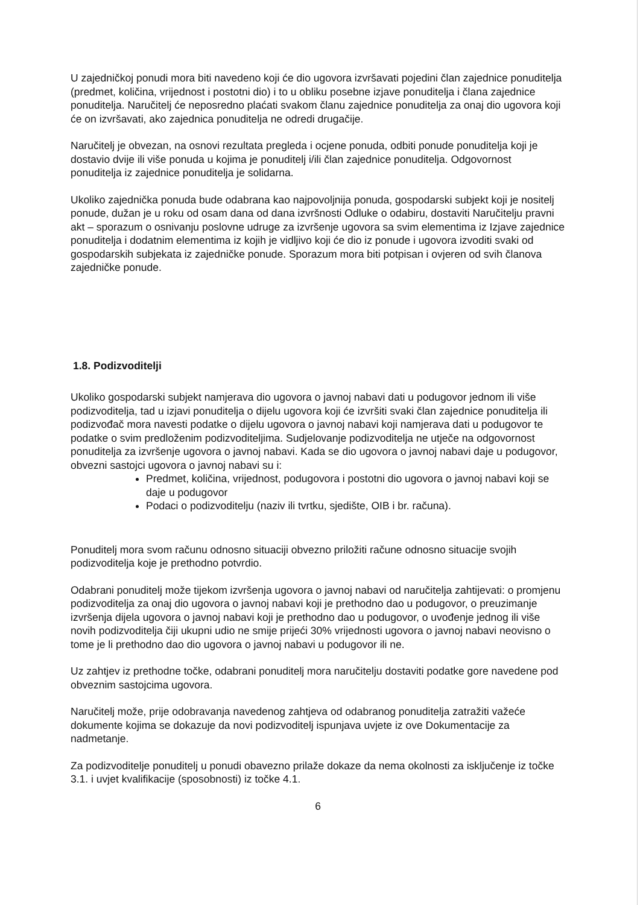U zajedničkoj ponudi mora biti navedeno koji će dio ugovora izvršavati pojedini član zajednice ponuditelja (predmet, količina, vrijednost i postotni dio) i to u obliku posebne izjave ponuditelja i člana zajednice ponuditelja. Naručitelj će neposredno plaćati svakom članu zajednice ponuditelja za onaj dio ugovora koji će on izvršavati, ako zajednica ponuditelja ne odredi drugačije.
Naručitelj je obvezan, na osnovi rezultata pregleda i ocjene ponuda, odbiti ponude ponuditelja koji je dostavio dvije ili više ponuda u kojima je ponuditelj i/ili član zajednice ponuditelja. Odgovornost ponuditelja iz zajednice ponuditelja je solidarna.
Ukoliko zajednička ponuda bude odabrana kao najpovoljnija ponuda, gospodarski subjekt koji je nositelj ponude, dužan je u roku od osam dana od dana izvršnosti Odluke o odabiru, dostaviti Naručitelju pravni akt – sporazum o osnivanju poslovne udruge za izvršenje ugovora sa svim elementima iz Izjave zajednice ponuditelja i dodatnim elementima iz kojih je vidljivo koji će dio iz ponude i ugovora izvoditi svaki od gospodarskih subjekata iz zajedničke ponude. Sporazum mora biti potpisan i ovjeren od svih članova zajedničke ponude.
1.8. Podizvoditelji
Ukoliko gospodarski subjekt namjerava dio ugovora o javnoj nabavi dati u podugovor jednom ili više podizvoditelja, tad u izjavi ponuditelja o dijelu ugovora koji će izvršiti svaki član zajednice ponuditelja ili podizvođač mora navesti podatke o dijelu ugovora o javnoj nabavi koji namjerava dati u podugovor te podatke o svim predloženim podizvoditeljima. Sudjelovanje podizvoditelja ne utječe na odgovornost ponuditelja za izvršenje ugovora o javnoj nabavi. Kada se dio ugovora o javnoj nabavi daje u podugovor, obvezni sastojci ugovora o javnoj nabavi su i:
Predmet, količina, vrijednost, podugovora i postotni dio ugovora o javnoj nabavi koji se daje u podugovor
Podaci o podizvoditelju (naziv ili tvrtku, sjedište, OIB i br. računa).
Ponuditelj mora svom računu odnosno situaciji obvezno priložiti račune odnosno situacije svojih podizvoditelja koje je prethodno potvrdio.
Odabrani ponuditelj može tijekom izvršenja ugovora o javnoj nabavi od naručitelja zahtijevati: o promjenu podizvoditelja za onaj dio ugovora o javnoj nabavi koji je prethodno dao u podugovor, o preuzimanje izvršenja dijela ugovora o javnoj nabavi koji je prethodno dao u podugovor, o uvođenje jednog ili više novih podizvoditelja čiji ukupni udio ne smije prijeći 30% vrijednosti ugovora o javnoj nabavi neovisno o tome je li prethodno dao dio ugovora o javnoj nabavi u podugovor ili ne.
Uz zahtjev iz prethodne točke, odabrani ponuditelj mora naručitelju dostaviti podatke gore navedene pod obveznim sastojcima ugovora.
Naručitelj može, prije odobravanja navedenog zahtjeva od odabranog ponuditelja zatražiti važeće dokumente kojima se dokazuje da novi podizvoditelj ispunjava uvjete iz ove Dokumentacije za nadmetanje.
Za podizvoditelje ponuditelj u ponudi obavezno prilaže dokaze da nema okolnosti za isključenje iz točke 3.1. i uvjet kvalifikacije (sposobnosti) iz točke 4.1.
6